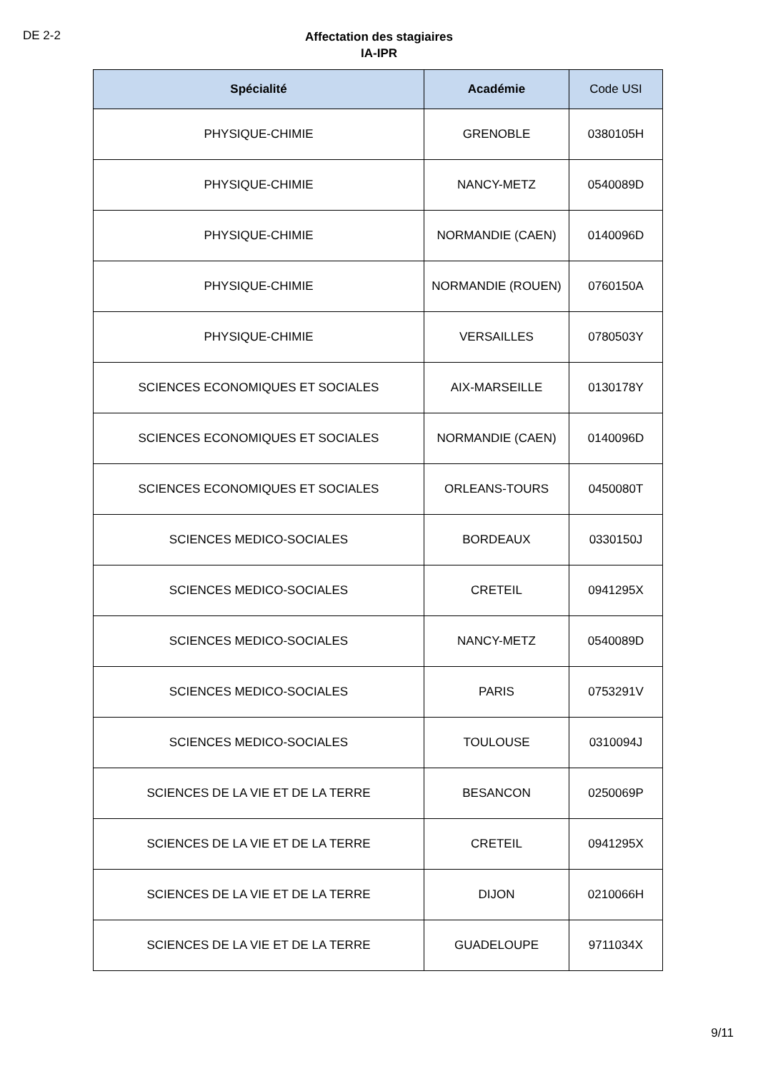DE 2-2
Affectation des stagiaires
IA-IPR
| Spécialité | Académie | Code USI |
| --- | --- | --- |
| PHYSIQUE-CHIMIE | GRENOBLE | 0380105H |
| PHYSIQUE-CHIMIE | NANCY-METZ | 0540089D |
| PHYSIQUE-CHIMIE | NORMANDIE (CAEN) | 0140096D |
| PHYSIQUE-CHIMIE | NORMANDIE (ROUEN) | 0760150A |
| PHYSIQUE-CHIMIE | VERSAILLES | 0780503Y |
| SCIENCES ECONOMIQUES ET SOCIALES | AIX-MARSEILLE | 0130178Y |
| SCIENCES ECONOMIQUES ET SOCIALES | NORMANDIE (CAEN) | 0140096D |
| SCIENCES ECONOMIQUES ET SOCIALES | ORLEANS-TOURS | 0450080T |
| SCIENCES MEDICO-SOCIALES | BORDEAUX | 0330150J |
| SCIENCES MEDICO-SOCIALES | CRETEIL | 0941295X |
| SCIENCES MEDICO-SOCIALES | NANCY-METZ | 0540089D |
| SCIENCES MEDICO-SOCIALES | PARIS | 0753291V |
| SCIENCES MEDICO-SOCIALES | TOULOUSE | 0310094J |
| SCIENCES DE LA VIE ET DE LA TERRE | BESANCON | 0250069P |
| SCIENCES DE LA VIE ET DE LA TERRE | CRETEIL | 0941295X |
| SCIENCES DE LA VIE ET DE LA TERRE | DIJON | 0210066H |
| SCIENCES DE LA VIE ET DE LA TERRE | GUADELOUPE | 9711034X |
9/11